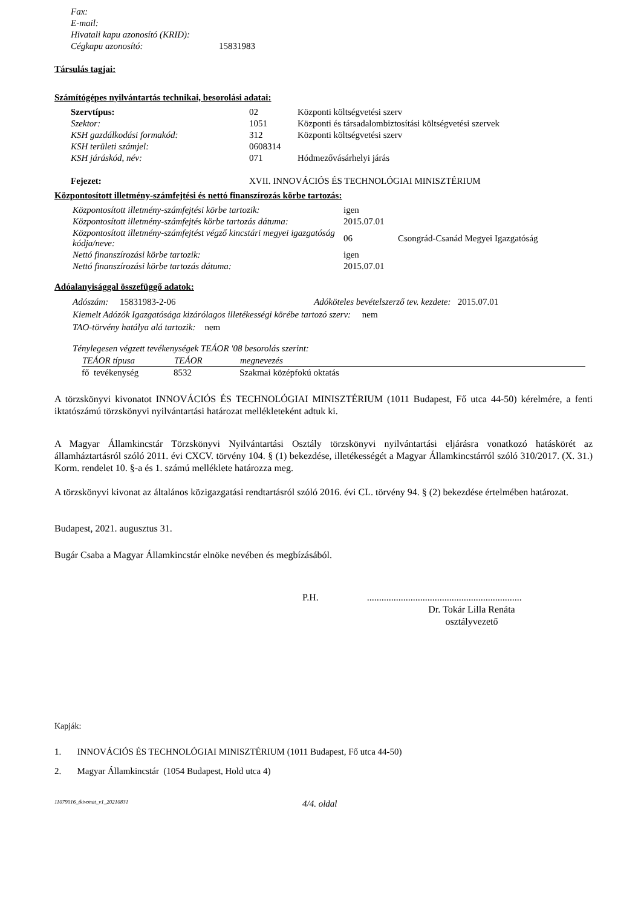| Fax: | |
| E-mail: | |
| Hivatali kapu azonosító (KRID): | |
| Cégkapu azonosító: | 15831983 |
Társulás tagjai:
Számítógépes nyilvántartás technikai, besorolási adatai:
| Szervtípus: | 02 | Központi költségvetési szerv |
| Szektor: | 1051 | Központi és társadalombiztosítási költségvetési szervek |
| KSH gazdálkodási formakód: | 312 | Központi költségvetési szerv |
| KSH területi számjel: | 0608314 | |
| KSH járáskód, név: | 071 | Hódmezővásárhelyi járás |
| Fejezet: | XVII. INNOVÁCIÓS ÉS TECHNOLÓGIAI MINISZTÉRIUM | |
Központosított illetmény-számfejtési és nettó finanszírozás körbe tartozás:
| Központosított illetmény-számfejtési körbe tartozik: | igen | |
| Központosított illetmény-számfejtés körbe tartozás dátuma: | 2015.07.01 | |
| Központosított illetmény-számfejtést végző kincstári megyei igazgatóság kódja/neve: | 06 | Csongrád-Csanád Megyei Igazgatóság |
| Nettó finanszírozási körbe tartozik: | igen | |
| Nettó finanszírozási körbe tartozás dátuma: | 2015.07.01 | |
Adóalanyisággal összefüggő adatok:
Adószám: 15831983-2-06 Adóköteles bevételszerző tev. kezdete: 2015.07.01
Kiemelt Adózók Igazgatósága kizárólagos illetékességi körébe tartozó szerv: nem
TAO-törvény hatálya alá tartozik: nem
Ténylegesen végzett tevékenységek TEÁOR '08 besorolás szerint:
| TEÁOR típusa | TEÁOR | megnevezés |
| --- | --- | --- |
| fő tevékenység | 8532 | Szakmai középfokú oktatás |
A törzskönyvi kivonatot INNOVÁCIÓS ÉS TECHNOLÓGIAI MINISZTÉRIUM (1011 Budapest, Fő utca 44-50) kérelmére, a fenti iktatószámú törzskönyvi nyilvántartási határozat mellékleteként adtuk ki.
A Magyar Államkincstár Törzskönyvi Nyilvántartási Osztály törzskönyvi nyilvántartási eljárásra vonatkozó hatáskörét az államháztartásról szóló 2011. évi CXCV. törvény 104. § (1) bekezdése, illetékességét a Magyar Államkincstárról szóló 310/2017. (X. 31.) Korm. rendelet 10. §-a és 1. számú melléklete határozza meg.
A törzskönyvi kivonat az általános közigazgatási rendtartásról szóló 2016. évi CL. törvény 94. § (2) bekezdése értelmében határozat.
Budapest, 2021. augusztus 31.
Bugár Csaba a Magyar Államkincstár elnöke nevében és megbízásából.
P.H.................................................................
Dr. Tokár Lilla Renáta
osztályvezető
Kapják:
1. INNOVÁCIÓS ÉS TECHNOLÓGIAI MINISZTÉRIUM (1011 Budapest, Fő utca 44-50)
2. Magyar Államkincstár (1054 Budapest, Hold utca 4)
11079016_tkivonat_v1_20210831 4/4. oldal